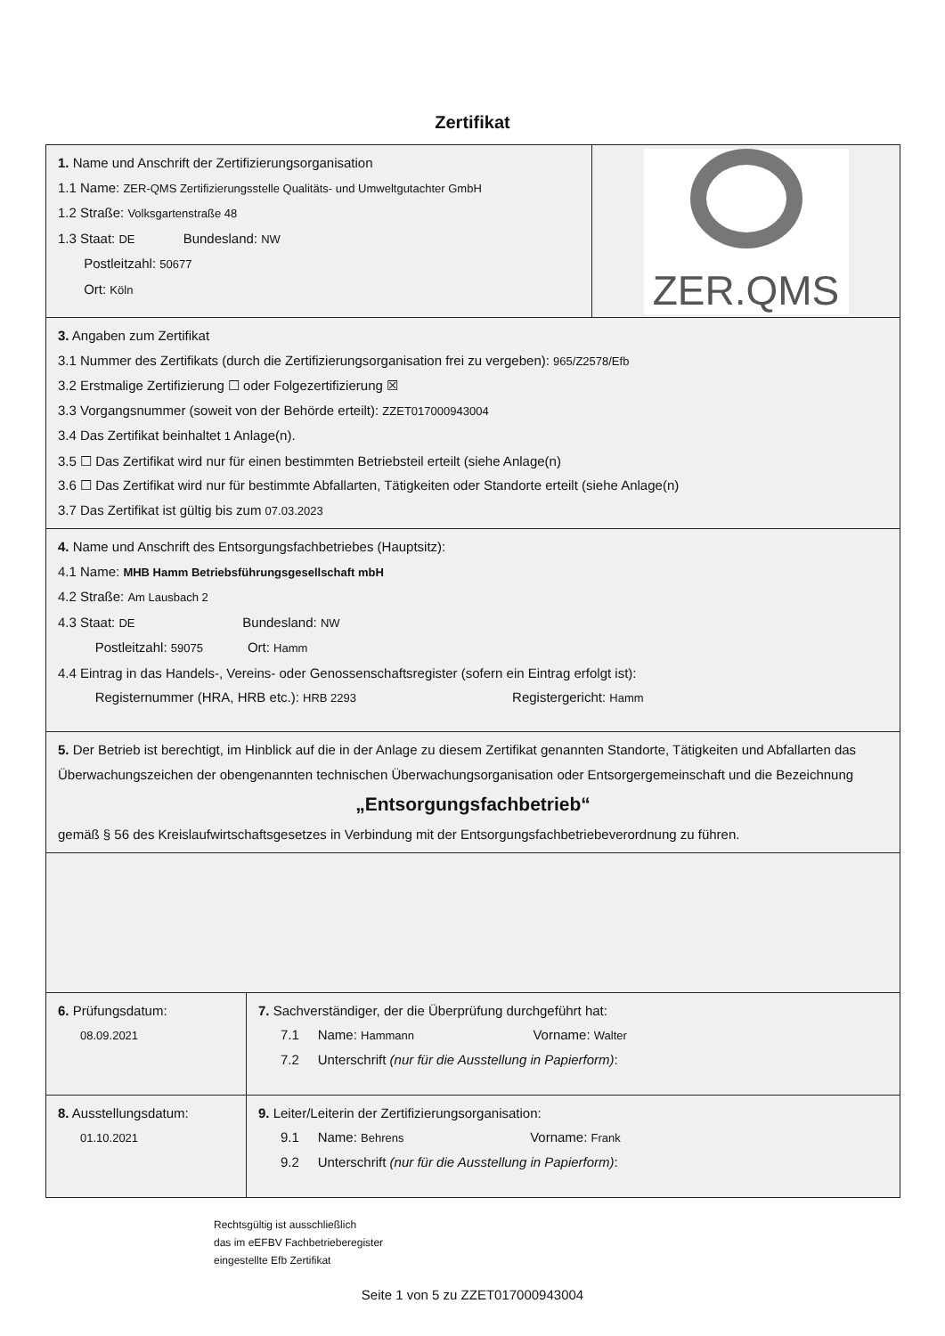Zertifikat
1. Name und Anschrift der Zertifizierungsorganisation
1.1 Name: ZER-QMS Zertifizierungsstelle Qualitäts- und Umweltgutachter GmbH
1.2 Straße: Volksgartenstraße 48
1.3 Staat: DE Bundesland: NW
Postleitzahl: 50677
Ort: Köln
ZER.QMS
3. Angaben zum Zertifikat
3.1 Nummer des Zertifikats (durch die Zertifizierungsorganisation frei zu vergeben): 965/Z2578/Efb
3.2 Erstmalige Zertifizierung ☐ oder Folgezertifizierung ☒
3.3 Vorgangsnummer (soweit von der Behörde erteilt): ZZET017000943004
3.4 Das Zertifikat beinhaltet 1 Anlage(n).
3.5 ☐ Das Zertifikat wird nur für einen bestimmten Betriebsteil erteilt (siehe Anlage(n)
3.6 ☐ Das Zertifikat wird nur für bestimmte Abfallarten, Tätigkeiten oder Standorte erteilt (siehe Anlage(n)
3.7 Das Zertifikat ist gültig bis zum 07.03.2023
4. Name und Anschrift des Entsorgungsfachbetriebes (Hauptsitz):
4.1 Name: MHB Hamm Betriebsführungsgesellschaft mbH
4.2 Straße: Am Lausbach 2
4.3 Staat: DE Bundesland: NW
Postleitzahl: 59075 Ort: Hamm
4.4 Eintrag in das Handels-, Vereins- oder Genossenschaftsregister (sofern ein Eintrag erfolgt ist):
Registernummer (HRA, HRB etc.): HRB 2293 Registergericht: Hamm
5. Der Betrieb ist berechtigt, im Hinblick auf die in der Anlage zu diesem Zertifikat genannten Standorte, Tätigkeiten und Abfallarten das Überwachungszeichen der obengenannten technischen Überwachungsorganisation oder Entsorgergemeinschaft und die Bezeichnung
„Entsorgungsfachbetrieb“
gemäß § 56 des Kreislaufwirtschaftsgesetzes in Verbindung mit der Entsorgungsfachbetriebeverordnung zu führen.
6. Prüfungsdatum:
08.09.2021
7. Sachverständiger, der die Überprüfung durchgeführt hat:
7.1 Name: Hammann Vorname: Walter
7.2 Unterschrift (nur für die Ausstellung in Papierform):
8. Ausstellungsdatum:
01.10.2021
9. Leiter/Leiterin der Zertifizierungsorganisation:
9.1 Name: Behrens Vorname: Frank
9.2 Unterschrift (nur für die Ausstellung in Papierform):
Rechtsgültig ist ausschließlich
das im eEFBV Fachbetrieberegister
eingestellte Efb Zertifikat
Seite 1 von 5 zu ZZET017000943004